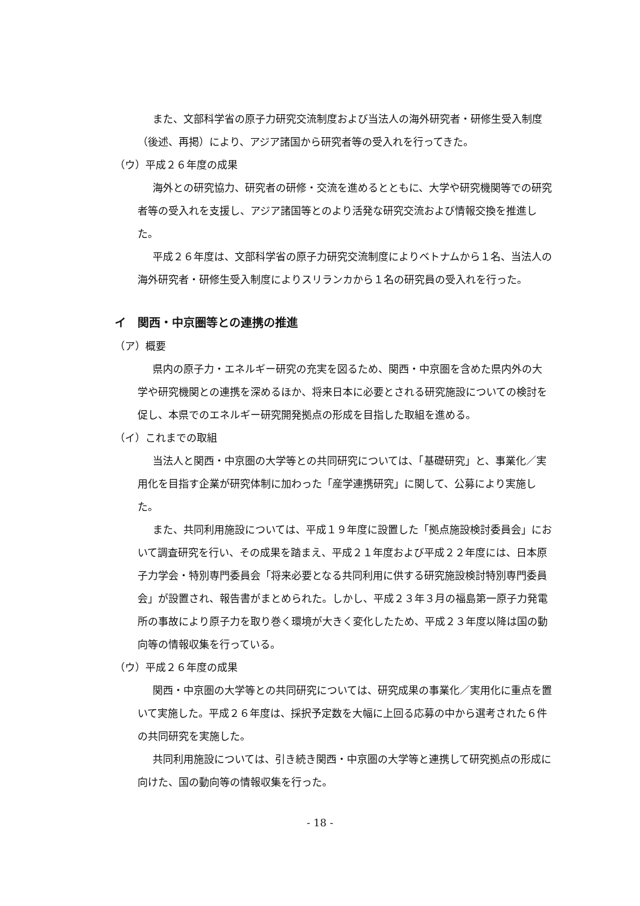また、文部科学省の原子力研究交流制度および当法人の海外研究者・研修生受入制度（後述、再掲）により、アジア諸国から研究者等の受入れを行ってきた。
（ウ）平成２６年度の成果
海外との研究協力、研究者の研修・交流を進めるとともに、大学や研究機関等での研究者等の受入れを支援し、アジア諸国等とのより活発な研究交流および情報交換を推進した。
平成２６年度は、文部科学省の原子力研究交流制度によりベトナムから１名、当法人の海外研究者・研修生受入制度によりスリランカから１名の研究員の受入れを行った。
イ　関西・中京圏等との連携の推進
（ア）概要
県内の原子力・エネルギー研究の充実を図るため、関西・中京圏を含めた県内外の大学や研究機関との連携を深めるほか、将来日本に必要とされる研究施設についての検討を促し、本県でのエネルギー研究開発拠点の形成を目指した取組を進める。
（イ）これまでの取組
当法人と関西・中京圏の大学等との共同研究については、「基礎研究」と、事業化／実用化を目指す企業が研究体制に加わった「産学連携研究」に関して、公募により実施した。
また、共同利用施設については、平成１９年度に設置した「拠点施設検討委員会」において調査研究を行い、その成果を踏まえ、平成２１年度および平成２２年度には、日本原子力学会・特別専門委員会「将来必要となる共同利用に供する研究施設検討特別専門委員会」が設置され、報告書がまとめられた。しかし、平成２３年３月の福島第一原子力発電所の事故により原子力を取り巻く環境が大きく変化したため、平成２３年度以降は国の動向等の情報収集を行っている。
（ウ）平成２６年度の成果
関西・中京圏の大学等との共同研究については、研究成果の事業化／実用化に重点を置いて実施した。平成２６年度は、採択予定数を大幅に上回る応募の中から選考された６件の共同研究を実施した。
共同利用施設については、引き続き関西・中京圏の大学等と連携して研究拠点の形成に向けた、国の動向等の情報収集を行った。
- 18 -